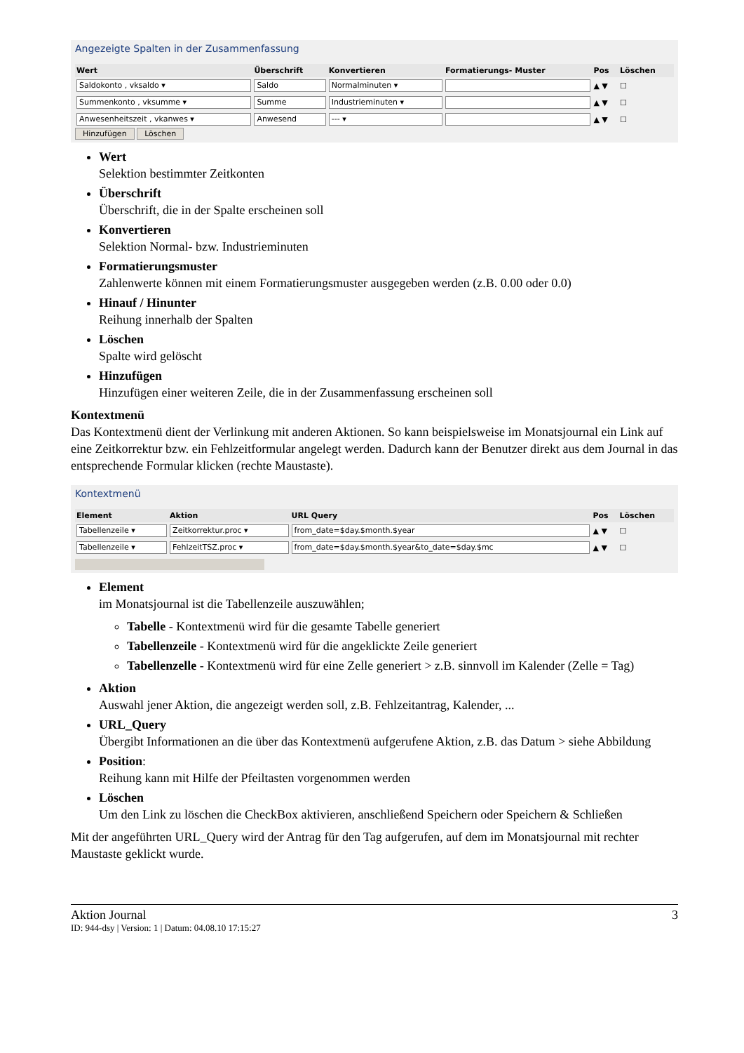Angezeigte Spalten in der Zusammenfassung
| Wert | Überschrift | Konvertieren | Formatierungs- Muster | Pos | Löschen |
| --- | --- | --- | --- | --- | --- |
| Saldokonto , vksaldo ▾ | Saldo | Normalminuten ▾ | | ▲ ▼ | ☐ |
| Summenkonto , vksumme ▾ | Summe | Industrieminuten ▾ | | ▲ ▼ | ☐ |
| Anwesenheitszeit , vkanwes ▾ | Anwesend | --- ▾ | | ▲ ▼ | ☐ |
Hinzufügen Löschen
Wert
Selektion bestimmter Zeitkonten
Überschrift
Überschrift, die in der Spalte erscheinen soll
Konvertieren
Selektion Normal- bzw. Industrieminuten
Formatierungsmuster
Zahlenwerte können mit einem Formatierungsmuster ausgegeben werden (z.B. 0.00 oder 0.0)
Hinauf / Hinunter
Reihung innerhalb der Spalten
Löschen
Spalte wird gelöscht
Hinzufügen
Hinzufügen einer weiteren Zeile, die in der Zusammenfassung erscheinen soll
Kontextmenü
Das Kontextmenü dient der Verlinkung mit anderen Aktionen. So kann beispielsweise im Monatsjournal ein Link auf eine Zeitkorrektur bzw. ein Fehlzeitformular angelegt werden. Dadurch kann der Benutzer direkt aus dem Journal in das entsprechende Formular klicken (rechte Maustaste).
Kontextmenü
| Element | Aktion | URL Query | Pos | Löschen |
| --- | --- | --- | --- | --- |
| Tabellenzeile ▾ | Zeitkorrektur.proc ▾ | from_date=$day.$month.$year | ▲ ▼ | ☐ |
| Tabellenzeile ▾ | FehlzeitTSZ.proc ▾ | from_date=$day.$month.$year&to_date=$day.$mc | ▲ ▼ | ☐ |
Element
im Monatsjournal ist die Tabellenzeile auszuwählen;
Tabelle - Kontextmenü wird für die gesamte Tabelle generiert
Tabellenzeile - Kontextmenü wird für die angeklickte Zeile generiert
Tabellenzelle - Kontextmenü wird für eine Zelle generiert > z.B. sinnvoll im Kalender (Zelle = Tag)
Aktion
Auswahl jener Aktion, die angezeigt werden soll, z.B. Fehlzeitantrag, Kalender, ...
URL_Query
Übergibt Informationen an die über das Kontextmenü aufgerufene Aktion, z.B. das Datum > siehe Abbildung
Position:
Reihung kann mit Hilfe der Pfeiltasten vorgenommen werden
Löschen
Um den Link zu löschen die CheckBox aktivieren, anschließend Speichern oder Speichern & Schließen
Mit der angeführten URL_Query wird der Antrag für den Tag aufgerufen, auf dem im Monatsjournal mit rechter Maustaste geklickt wurde.
Aktion Journal 3
ID: 944-dsy | Version: 1 | Datum: 04.08.10 17:15:27